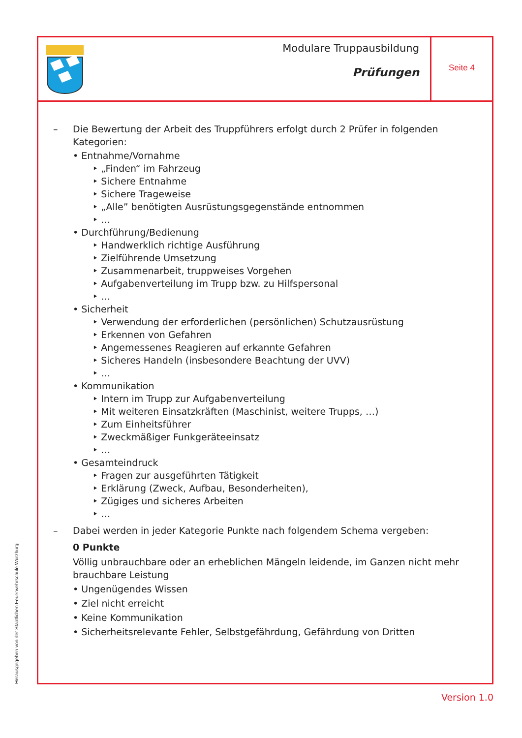Modulare Truppausbildung
Prüfungen
Seite 4
– Die Bewertung der Arbeit des Truppführers erfolgt durch 2 Prüfer in folgenden Kategorien:
• Entnahme/Vornahme
‣ „Finden“ im Fahrzeug
‣ Sichere Entnahme
‣ Sichere Trageweise
‣ „Alle” benötigten Ausrüstungsgegenstände entnommen
‣ …
• Durchführung/Bedienung
‣ Handwerklich richtige Ausführung
‣ Zielführende Umsetzung
‣ Zusammenarbeit, truppweises Vorgehen
‣ Aufgabenverteilung im Trupp bzw. zu Hilfspersonal
‣ …
• Sicherheit
‣ Verwendung der erforderlichen (persönlichen) Schutzausrüstung
‣ Erkennen von Gefahren
‣ Angemessenes Reagieren auf erkannte Gefahren
‣ Sicheres Handeln (insbesondere Beachtung der UVV)
‣ …
• Kommunikation
‣ Intern im Trupp zur Aufgabenverteilung
‣ Mit weiteren Einsatzkräften (Maschinist, weitere Trupps, …)
‣ Zum Einheitsführer
‣ Zweckmäßiger Funkgeräteeinsatz
‣ …
• Gesamteindruck
‣ Fragen zur ausgeführten Tätigkeit
‣ Erklärung (Zweck, Aufbau, Besonderheiten),
‣ Zügiges und sicheres Arbeiten
‣ …
– Dabei werden in jeder Kategorie Punkte nach folgendem Schema vergeben:
0 Punkte
Völlig unbrauchbare oder an erheblichen Mängeln leidende, im Ganzen nicht mehr brauchbare Leistung
• Ungenügendes Wissen
• Ziel nicht erreicht
• Keine Kommunikation
• Sicherheitsrelevante Fehler, Selbstgefährdung, Gefährdung von Dritten
Herausgegeben von der Staatlichen Feuerwehrschule Würzburg
Version 1.0